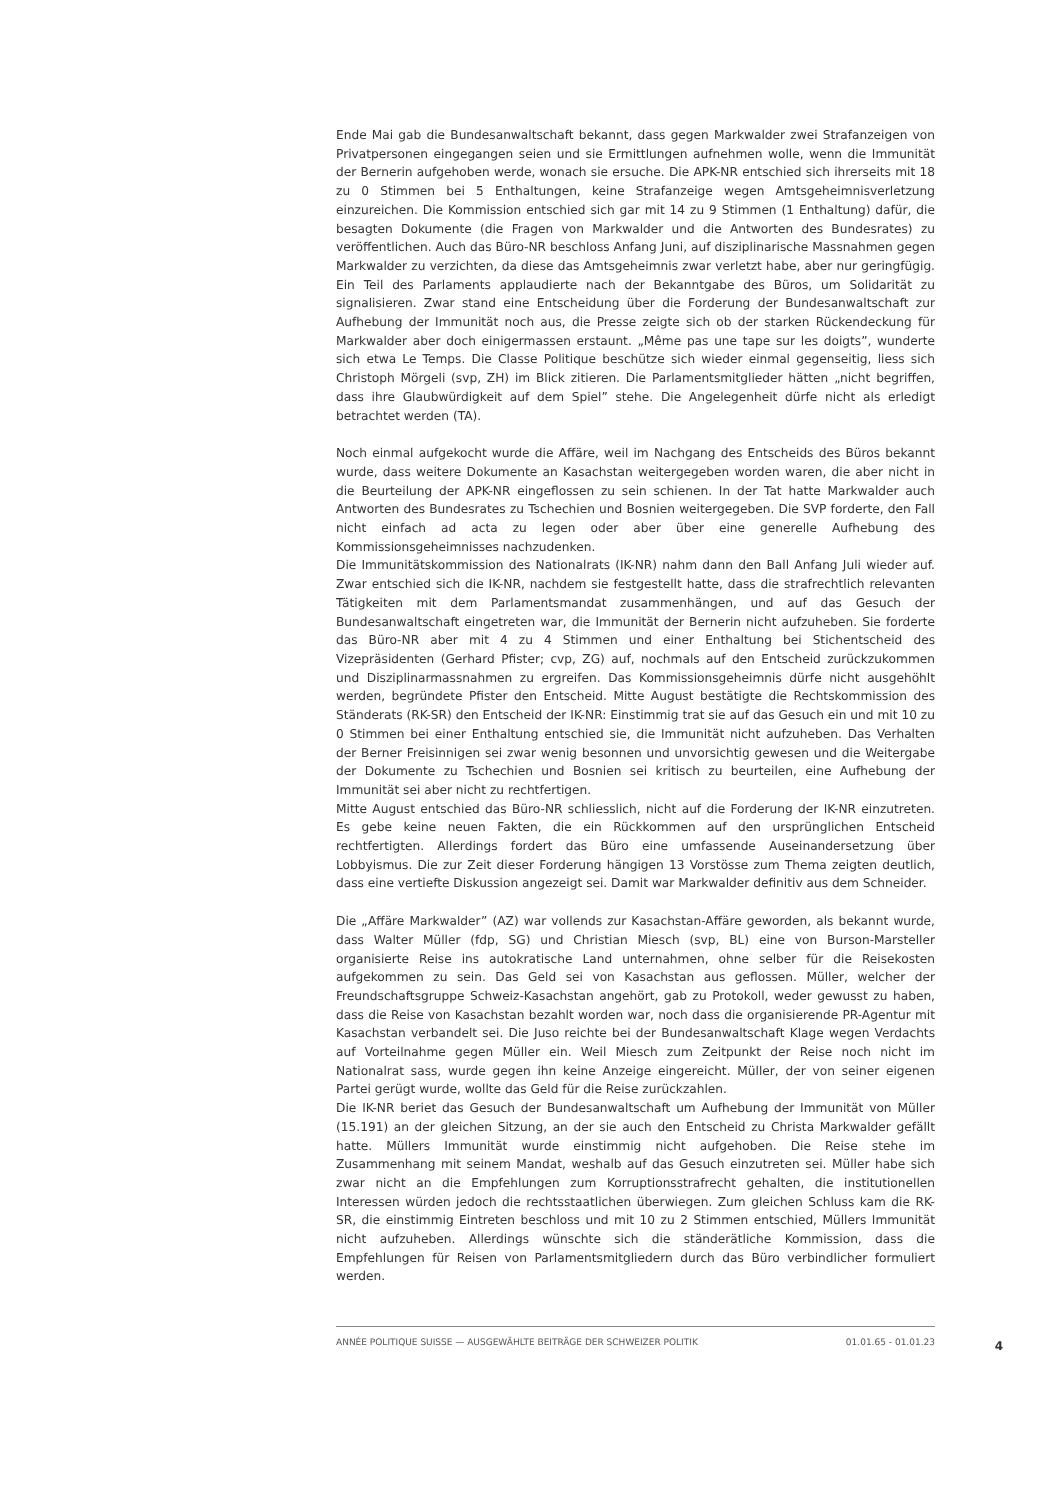Ende Mai gab die Bundesanwaltschaft bekannt, dass gegen Markwalder zwei Strafanzeigen von Privatpersonen eingegangen seien und sie Ermittlungen aufnehmen wolle, wenn die Immunität der Bernerin aufgehoben werde, wonach sie ersuche. Die APK-NR entschied sich ihrerseits mit 18 zu 0 Stimmen bei 5 Enthaltungen, keine Strafanzeige wegen Amtsgeheimnisverletzung einzureichen. Die Kommission entschied sich gar mit 14 zu 9 Stimmen (1 Enthaltung) dafür, die besagten Dokumente (die Fragen von Markwalder und die Antworten des Bundesrates) zu veröffentlichen. Auch das Büro-NR beschloss Anfang Juni, auf disziplinarische Massnahmen gegen Markwalder zu verzichten, da diese das Amtsgeheimnis zwar verletzt habe, aber nur geringfügig. Ein Teil des Parlaments applaudierte nach der Bekanntgabe des Büros, um Solidarität zu signalisieren. Zwar stand eine Entscheidung über die Forderung der Bundesanwaltschaft zur Aufhebung der Immunität noch aus, die Presse zeigte sich ob der starken Rückendeckung für Markwalder aber doch einigermassen erstaunt. „Même pas une tape sur les doigts”, wunderte sich etwa Le Temps. Die Classe Politique beschütze sich wieder einmal gegenseitig, liess sich Christoph Mörgeli (svp, ZH) im Blick zitieren. Die Parlamentsmitglieder hätten „nicht begriffen, dass ihre Glaubwürdigkeit auf dem Spiel” stehe. Die Angelegenheit dürfe nicht als erledigt betrachtet werden (TA).
Noch einmal aufgekocht wurde die Affäre, weil im Nachgang des Entscheids des Büros bekannt wurde, dass weitere Dokumente an Kasachstan weitergegeben worden waren, die aber nicht in die Beurteilung der APK-NR eingeflossen zu sein schienen. In der Tat hatte Markwalder auch Antworten des Bundesrates zu Tschechien und Bosnien weitergegeben. Die SVP forderte, den Fall nicht einfach ad acta zu legen oder aber über eine generelle Aufhebung des Kommissionsgeheimnisses nachzudenken.
Die Immunitätskommission des Nationalrats (IK-NR) nahm dann den Ball Anfang Juli wieder auf. Zwar entschied sich die IK-NR, nachdem sie festgestellt hatte, dass die strafrechtlich relevanten Tätigkeiten mit dem Parlamentsmandat zusammenhängen, und auf das Gesuch der Bundesanwaltschaft eingetreten war, die Immunität der Bernerin nicht aufzuheben. Sie forderte das Büro-NR aber mit 4 zu 4 Stimmen und einer Enthaltung bei Stichentscheid des Vizepräsidenten (Gerhard Pfister; cvp, ZG) auf, nochmals auf den Entscheid zurückzukommen und Disziplinarmassnahmen zu ergreifen. Das Kommissionsgeheimnis dürfe nicht ausgehöhlt werden, begründete Pfister den Entscheid. Mitte August bestätigte die Rechtskommission des Ständerats (RK-SR) den Entscheid der IK-NR: Einstimmig trat sie auf das Gesuch ein und mit 10 zu 0 Stimmen bei einer Enthaltung entschied sie, die Immunität nicht aufzuheben. Das Verhalten der Berner Freisinnigen sei zwar wenig besonnen und unvorsichtig gewesen und die Weitergabe der Dokumente zu Tschechien und Bosnien sei kritisch zu beurteilen, eine Aufhebung der Immunität sei aber nicht zu rechtfertigen.
Mitte August entschied das Büro-NR schliesslich, nicht auf die Forderung der IK-NR einzutreten. Es gebe keine neuen Fakten, die ein Rückkommen auf den ursprünglichen Entscheid rechtfertigten. Allerdings fordert das Büro eine umfassende Auseinandersetzung über Lobbyismus. Die zur Zeit dieser Forderung hängigen 13 Vorstösse zum Thema zeigten deutlich, dass eine vertiefte Diskussion angezeigt sei. Damit war Markwalder definitiv aus dem Schneider.
Die „Affäre Markwalder” (AZ) war vollends zur Kasachstan-Affäre geworden, als bekannt wurde, dass Walter Müller (fdp, SG) und Christian Miesch (svp, BL) eine von Burson-Marsteller organisierte Reise ins autokratische Land unternahmen, ohne selber für die Reisekosten aufgekommen zu sein. Das Geld sei von Kasachstan aus geflossen. Müller, welcher der Freundschaftsgruppe Schweiz-Kasachstan angehört, gab zu Protokoll, weder gewusst zu haben, dass die Reise von Kasachstan bezahlt worden war, noch dass die organisierende PR-Agentur mit Kasachstan verbandelt sei. Die Juso reichte bei der Bundesanwaltschaft Klage wegen Verdachts auf Vorteilnahme gegen Müller ein. Weil Miesch zum Zeitpunkt der Reise noch nicht im Nationalrat sass, wurde gegen ihn keine Anzeige eingereicht. Müller, der von seiner eigenen Partei gerügt wurde, wollte das Geld für die Reise zurückzahlen.
Die IK-NR beriet das Gesuch der Bundesanwaltschaft um Aufhebung der Immunität von Müller (15.191) an der gleichen Sitzung, an der sie auch den Entscheid zu Christa Markwalder gefällt hatte. Müllers Immunität wurde einstimmig nicht aufgehoben. Die Reise stehe im Zusammenhang mit seinem Mandat, weshalb auf das Gesuch einzutreten sei. Müller habe sich zwar nicht an die Empfehlungen zum Korruptionsstrafrecht gehalten, die institutionellen Interessen würden jedoch die rechtsstaatlichen überwiegen. Zum gleichen Schluss kam die RK-SR, die einstimmig Eintreten beschloss und mit 10 zu 2 Stimmen entschied, Müllers Immunität nicht aufzuheben. Allerdings wünschte sich die ständerätliche Kommission, dass die Empfehlungen für Reisen von Parlamentsmitgliedern durch das Büro verbindlicher formuliert werden.
ANNÉE POLITIQUE SUISSE — AUSGEWÄHLTE BEITRÄGE DER SCHWEIZER POLITIK 01.01.65 - 01.01.23
4